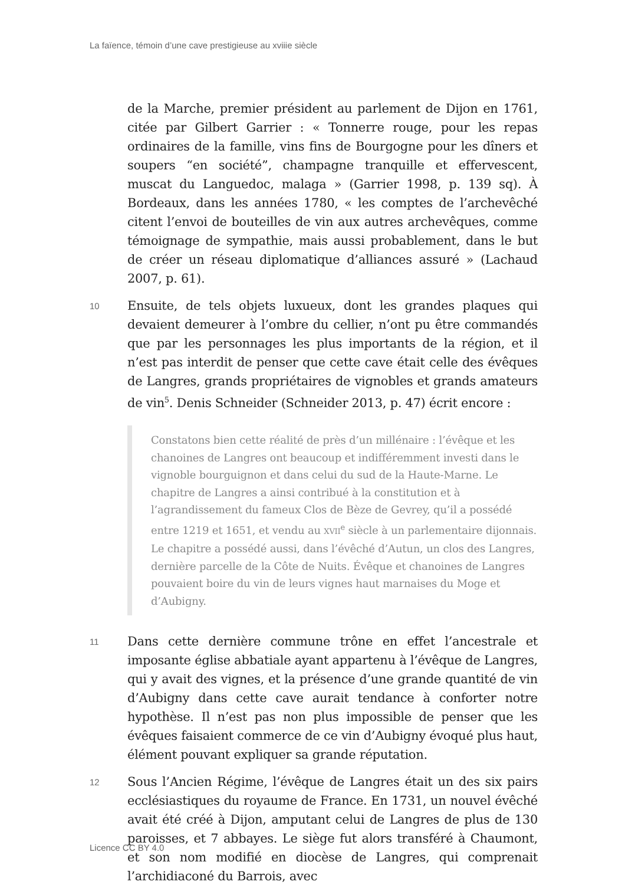La faïence, témoin d’une cave prestigieuse au xviiie siècle
de la Marche, premier président au parlement de Dijon en 1761, citée par Gilbert Garrier : « Tonnerre rouge, pour les repas ordinaires de la famille, vins fins de Bourgogne pour les dîners et soupers “en société”, champagne tranquille et effervescent, muscat du Languedoc, malaga » (Garrier 1998, p. 139 sq). À Bordeaux, dans les années 1780, « les comptes de l’archevêché citent l’envoi de bouteilles de vin aux autres archevêques, comme témoignage de sympathie, mais aussi probablement, dans le but de créer un réseau diplomatique d’alliances assuré » (Lachaud 2007, p. 61).
10
Ensuite, de tels objets luxueux, dont les grandes plaques qui devaient demeurer à l’ombre du cellier, n’ont pu être commandés que par les personnages les plus importants de la région, et il n’est pas interdit de penser que cette cave était celle des évêques de Langres, grands propriétaires de vignobles et grands amateurs de vin<sup>5</sup>. Denis Schneider (Schneider 2013, p. 47) écrit encore :
Constatons bien cette réalité de près d’un millénaire : l’évêque et les chanoines de Langres ont beaucoup et indifféremment investi dans le vignoble bourguignon et dans celui du sud de la Haute-Marne. Le chapitre de Langres a ainsi contribué à la constitution et à l’agrandissement du fameux Clos de Bèze de Gevrey, qu’il a possédé entre 1219 et 1651, et vendu au XVII<sup>e</sup> siècle à un parlementaire dijonnais. Le chapitre a possédé aussi, dans l’évêché d’Autun, un clos des Langres, dernière parcelle de la Côte de Nuits. Évêque et chanoines de Langres pouvaient boire du vin de leurs vignes haut marnaises du Moge et d’Aubigny.
11
Dans cette dernière commune trône en effet l’ancestrale et imposante église abbatiale ayant appartenu à l’évêque de Langres, qui y avait des vignes, et la présence d’une grande quantité de vin d’Aubigny dans cette cave aurait tendance à conforter notre hypothèse. Il n’est pas non plus impossible de penser que les évêques faisaient commerce de ce vin d’Aubigny évoqué plus haut, élément pouvant expliquer sa grande réputation.
12
Sous l’Ancien Régime, l’évêque de Langres était un des six pairs ecclésiastiques du royaume de France. En 1731, un nouvel évêché avait été créé à Dijon, amputant celui de Langres de plus de 130 paroisses, et 7 abbayes. Le siège fut alors transféré à Chaumont, et son nom modifié en diocèse de Langres, qui comprenait l’archidiaconé du Barrois, avec
Licence CC BY 4.0